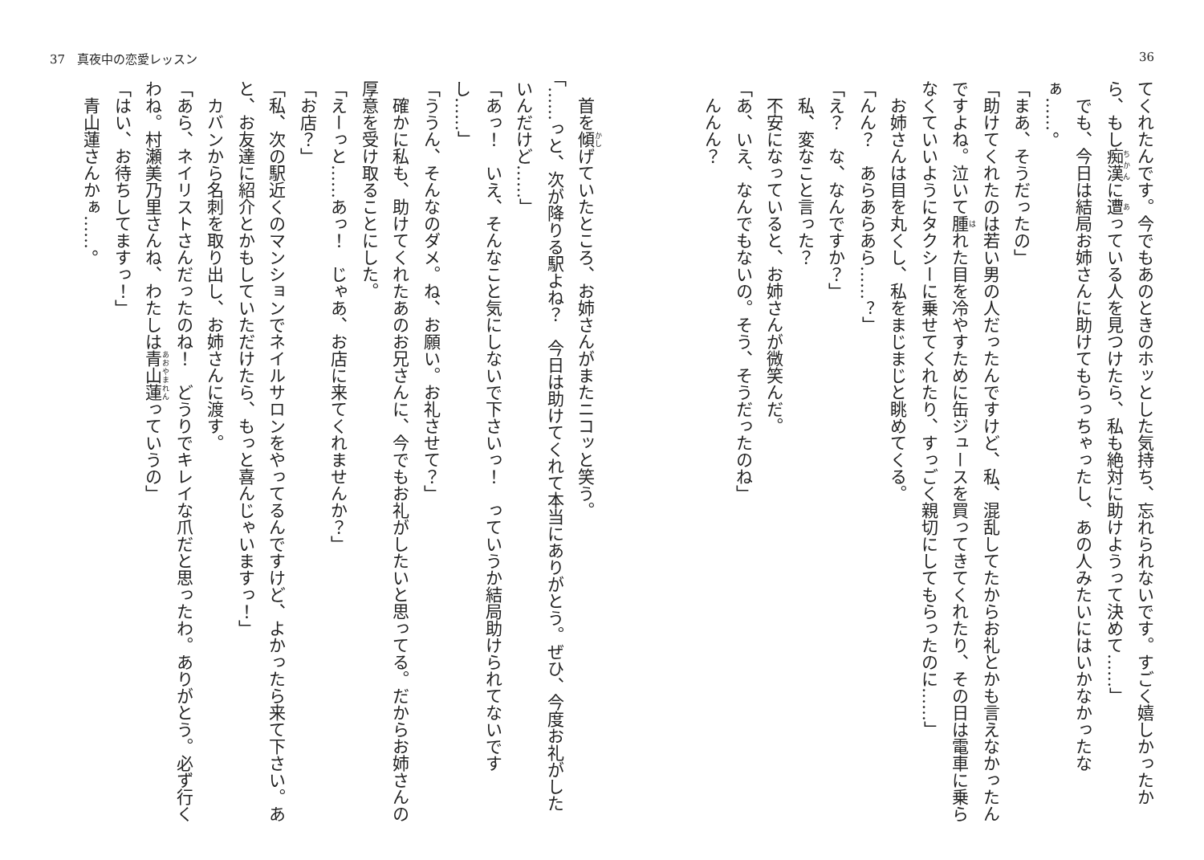37　真夜中の恋愛レッスン 36
てくれたんです。今でもあのときのホッとした気持ち、忘れられないです。すごく嬉しかったから、もし痴漢に遭っている人を見つけたら、私も絶対に助けようって決めて……」
　でも、今日は結局お姉さんに助けてもらっちゃったし、あの人みたいにはいかなかったなぁ……。
「まあ、そうだったの」
「助けてくれたのは若い男の人だったんですけど、私、混乱してたからお礼とかも言えなかったんですよね。泣いて腫れた目を冷やすために缶ジュースを買ってきてくれたり、その日は電車に乗らなくていいようにタクシーに乗せてくれたり、すっごく親切にしてもらったのに……」
　お姉さんは目を丸くし、私をまじまじと眺めてくる。
「んん？　あらあらあら……？」
「え？　な、なんですか？」
　私、変なこと言った？
　不安になっていると、お姉さんが微笑んだ。
「あ、いえ、なんでもないの。そう、そうだったのね」
　んんん？
　首を傾げていたところ、お姉さんがまたニコッと笑う。
「……っと、次が降りる駅よね？　今日は助けてくれて本当にありがとう。ぜひ、今度お礼がしたいんだけど……」
「あっ！　いえ、そんなこと気にしないで下さいっ！　っていうか結局助けられてないですし……」
「ううん、そんなのダメ。ね、お願い。お礼させて？」
　確かに私も、助けてくれたあのお兄さんに、今でもお礼がしたいと思ってる。だからお姉さんの厚意を受け取ることにした。
「えーっと……あっ！　じゃあ、お店に来てくれませんか？」
「お店？」
「私、次の駅近くのマンションでネイルサロンをやってるんですけど、よかったら来て下さい。あと、お友達に紹介とかもしていただけたら、もっと喜んじゃいますっ！」
　カバンから名刺を取り出し、お姉さんに渡す。
「あら、ネイリストさんだったのね！　どうりでキレイな爪だと思ったわ。ありがとう。必ず行くわね。村瀬美乃里さんね、わたしは青山蓮っていうの」
「はい、お待ちしてますっ！」
　青山蓮さんかぁ……。